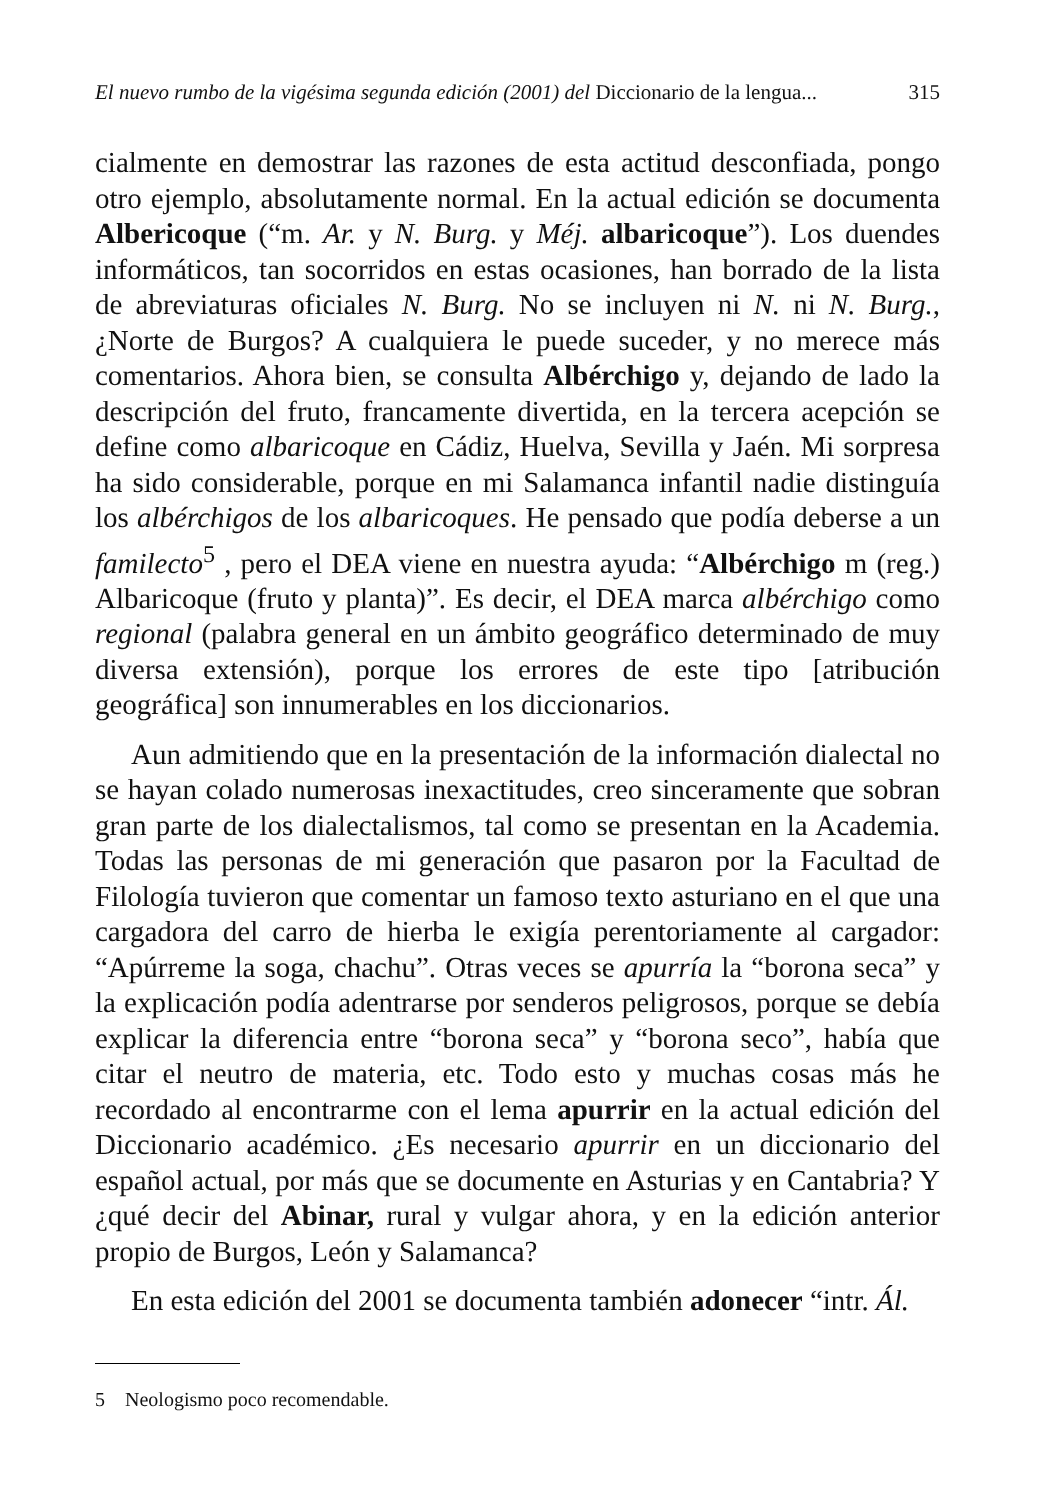El nuevo rumbo de la vigésima segunda edición (2001) del Diccionario de la lengua... 315
cialmente en demostrar las razones de esta actitud desconfiada, pongo otro ejemplo, absolutamente normal. En la actual edición se documenta Albericoque (“m. Ar. y N. Burg. y Méj. albaricoque”). Los duendes informáticos, tan socorridos en estas ocasiones, han borrado de la lista de abreviaturas oficiales N. Burg. No se incluyen ni N. ni N. Burg., ¿Norte de Burgos? A cualquiera le puede suceder, y no merece más comentarios. Ahora bien, se consulta Albérchigo y, dejando de lado la descripción del fruto, francamente divertida, en la tercera acepción se define como albaricoque en Cádiz, Huelva, Sevilla y Jaén. Mi sorpresa ha sido considerable, porque en mi Salamanca infantil nadie distinguía los albérchigos de los albaricoques. He pensado que podía deberse a un familecto<sup>5</sup> , pero el DEA viene en nuestra ayuda: “Albérchigo m (reg.) Albaricoque (fruto y planta)”. Es decir, el DEA marca albérchigo como regional (palabra general en un ámbito geográfico determinado de muy diversa extensión), porque los errores de este tipo [atribución geográfica] son innumerables en los diccionarios.
Aun admitiendo que en la presentación de la información dialectal no se hayan colado numerosas inexactitudes, creo sinceramente que sobran gran parte de los dialectalismos, tal como se presentan en la Academia. Todas las personas de mi generación que pasaron por la Facultad de Filología tuvieron que comentar un famoso texto asturiano en el que una cargadora del carro de hierba le exigía perentoriamente al cargador: “Apúrreme la soga, chachu”. Otras veces se apurría la “borona seca” y la explicación podía adentrarse por senderos peligrosos, porque se debía explicar la diferencia entre “borona seca” y “borona seco”, había que citar el neutro de materia, etc. Todo esto y muchas cosas más he recordado al encontrarme con el lema apurrir en la actual edición del Diccionario académico. ¿Es necesario apurrir en un diccionario del español actual, por más que se documente en Asturias y en Cantabria? Y ¿qué decir del Abinar, rural y vulgar ahora, y en la edición anterior propio de Burgos, León y Salamanca?
En esta edición del 2001 se documenta también adonecer “intr. Ál.
5 Neologismo poco recomendable.